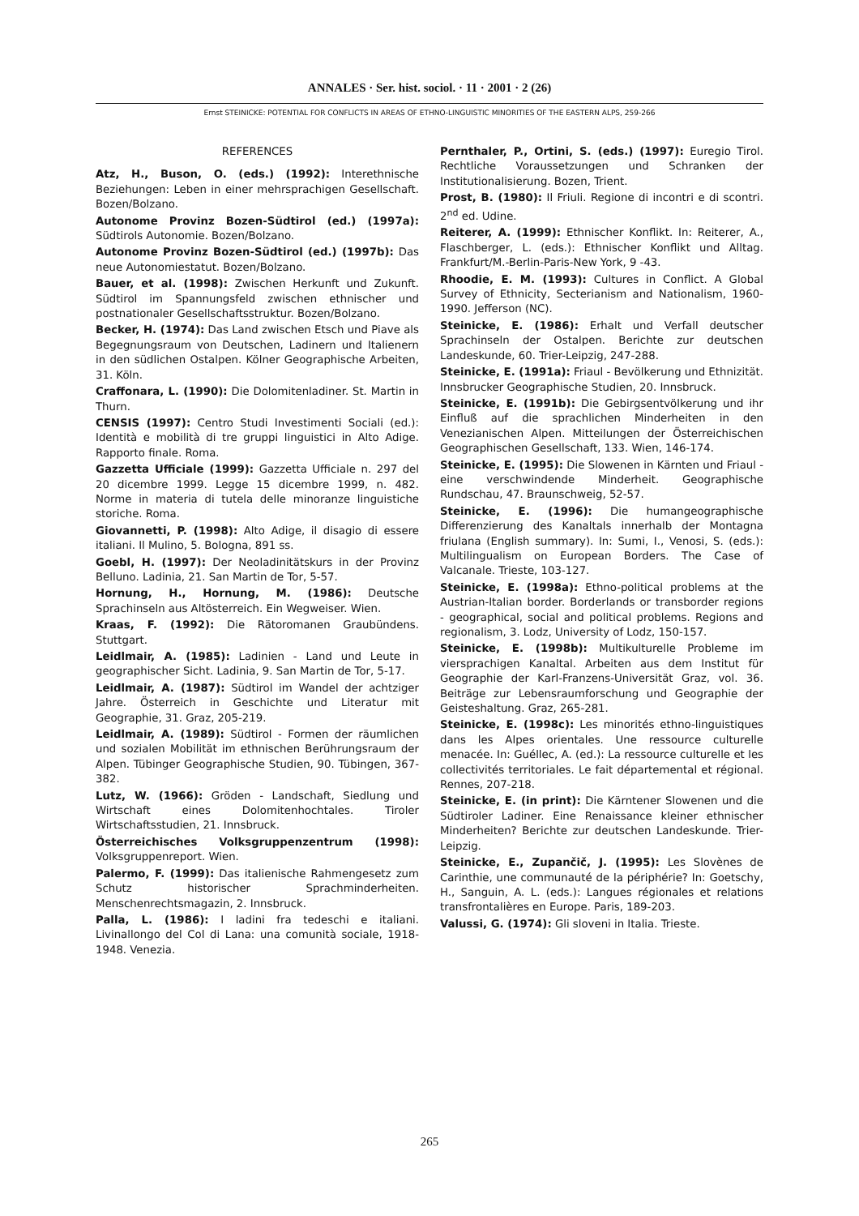ANNALES · Ser. hist. sociol. · 11 · 2001 · 2 (26)
Ernst STEINICKE: POTENTIAL FOR CONFLICTS IN AREAS OF ETHNO-LINGUISTIC MINORITIES OF THE EASTERN ALPS, 259-266
REFERENCES
Atz, H., Buson, O. (eds.) (1992): Interethnische Beziehungen: Leben in einer mehrsprachigen Gesellschaft. Bozen/Bolzano.
Autonome Provinz Bozen-Südtirol (ed.) (1997a): Südtirols Autonomie. Bozen/Bolzano.
Autonome Provinz Bozen-Südtirol (ed.) (1997b): Das neue Autonomiestatut. Bozen/Bolzano.
Bauer, et al. (1998): Zwischen Herkunft und Zukunft. Südtirol im Spannungsfeld zwischen ethnischer und postnationaler Gesellschaftsstruktur. Bozen/Bolzano.
Becker, H. (1974): Das Land zwischen Etsch und Piave als Begegnungsraum von Deutschen, Ladinern und Italienern in den südlichen Ostalpen. Kölner Geographische Arbeiten, 31. Köln.
Craffonara, L. (1990): Die Dolomitenladiner. St. Martin in Thurn.
CENSIS (1997): Centro Studi Investimenti Sociali (ed.): Identità e mobilità di tre gruppi linguistici in Alto Adige. Rapporto finale. Roma.
Gazzetta Ufficiale (1999): Gazzetta Ufficiale n. 297 del 20 dicembre 1999. Legge 15 dicembre 1999, n. 482. Norme in materia di tutela delle minoranze linguistiche storiche. Roma.
Giovannetti, P. (1998): Alto Adige, il disagio di essere italiani. Il Mulino, 5. Bologna, 891 ss.
Goebl, H. (1997): Der Neoladinitätskurs in der Provinz Belluno. Ladinia, 21. San Martin de Tor, 5-57.
Hornung, H., Hornung, M. (1986): Deutsche Sprachinseln aus Altösterreich. Ein Wegweiser. Wien.
Kraas, F. (1992): Die Rätoromanen Graubündens. Stuttgart.
Leidlmair, A. (1985): Ladinien - Land und Leute in geographischer Sicht. Ladinia, 9. San Martin de Tor, 5-17.
Leidlmair, A. (1987): Südtirol im Wandel der achtziger Jahre. Österreich in Geschichte und Literatur mit Geographie, 31. Graz, 205-219.
Leidlmair, A. (1989): Südtirol - Formen der räumlichen und sozialen Mobilität im ethnischen Berührungsraum der Alpen. Tübinger Geographische Studien, 90. Tübingen, 367-382.
Lutz, W. (1966): Gröden - Landschaft, Siedlung und Wirtschaft eines Dolomitenhochtales. Tiroler Wirtschaftsstudien, 21. Innsbruck.
Österreichisches Volksgruppenzentrum (1998): Volksgruppenreport. Wien.
Palermo, F. (1999): Das italienische Rahmengesetz zum Schutz historischer Sprachminderheiten. Menschenrechtsmagazin, 2. Innsbruck.
Palla, L. (1986): I ladini fra tedeschi e italiani. Livinallongo del Col di Lana: una comunità sociale, 1918-1948. Venezia.
Pernthaler, P., Ortini, S. (eds.) (1997): Euregio Tirol. Rechtliche Voraussetzungen und Schranken der Institutionalisierung. Bozen, Trient.
Prost, B. (1980): Il Friuli. Regione di incontri e di scontri. 2<sup>nd</sup> ed. Udine.
Reiterer, A. (1999): Ethnischer Konflikt. In: Reiterer, A., Flaschberger, L. (eds.): Ethnischer Konflikt und Alltag. Frankfurt/M.-Berlin-Paris-New York, 9 -43.
Rhoodie, E. M. (1993): Cultures in Conflict. A Global Survey of Ethnicity, Secterianism and Nationalism, 1960-1990. Jefferson (NC).
Steinicke, E. (1986): Erhalt und Verfall deutscher Sprachinseln der Ostalpen. Berichte zur deutschen Landeskunde, 60. Trier-Leipzig, 247-288.
Steinicke, E. (1991a): Friaul - Bevölkerung und Ethnizität. Innsbrucker Geographische Studien, 20. Innsbruck.
Steinicke, E. (1991b): Die Gebirgsentvölkerung und ihr Einfluß auf die sprachlichen Minderheiten in den Venezianischen Alpen. Mitteilungen der Österreichischen Geographischen Gesellschaft, 133. Wien, 146-174.
Steinicke, E. (1995): Die Slowenen in Kärnten und Friaul - eine verschwindende Minderheit. Geographische Rundschau, 47. Braunschweig, 52-57.
Steinicke, E. (1996): Die humangeographische Differenzierung des Kanaltals innerhalb der Montagna friulana (English summary). In: Sumi, I., Venosi, S. (eds.): Multilingualism on European Borders. The Case of Valcanale. Trieste, 103-127.
Steinicke, E. (1998a): Ethno-political problems at the Austrian-Italian border. Borderlands or transborder regions - geographical, social and political problems. Regions and regionalism, 3. Lodz, University of Lodz, 150-157.
Steinicke, E. (1998b): Multikulturelle Probleme im viersprachigen Kanaltal. Arbeiten aus dem Institut für Geographie der Karl-Franzens-Universität Graz, vol. 36. Beiträge zur Lebensraumforschung und Geographie der Geisteshaltung. Graz, 265-281.
Steinicke, E. (1998c): Les minorités ethno-linguistiques dans les Alpes orientales. Une ressource culturelle menacée. In: Guéllec, A. (ed.): La ressource culturelle et les collectivités territoriales. Le fait départemental et régional. Rennes, 207-218.
Steinicke, E. (in print): Die Kärntener Slowenen und die Südtiroler Ladiner. Eine Renaissance kleiner ethnischer Minderheiten? Berichte zur deutschen Landeskunde. Trier-Leipzig.
Steinicke, E., Zupančič, J. (1995): Les Slovènes de Carinthie, une communauté de la périphérie? In: Goetschy, H., Sanguin, A. L. (eds.): Langues régionales et relations transfrontalières en Europe. Paris, 189-203.
Valussi, G. (1974): Gli sloveni in Italia. Trieste.
265